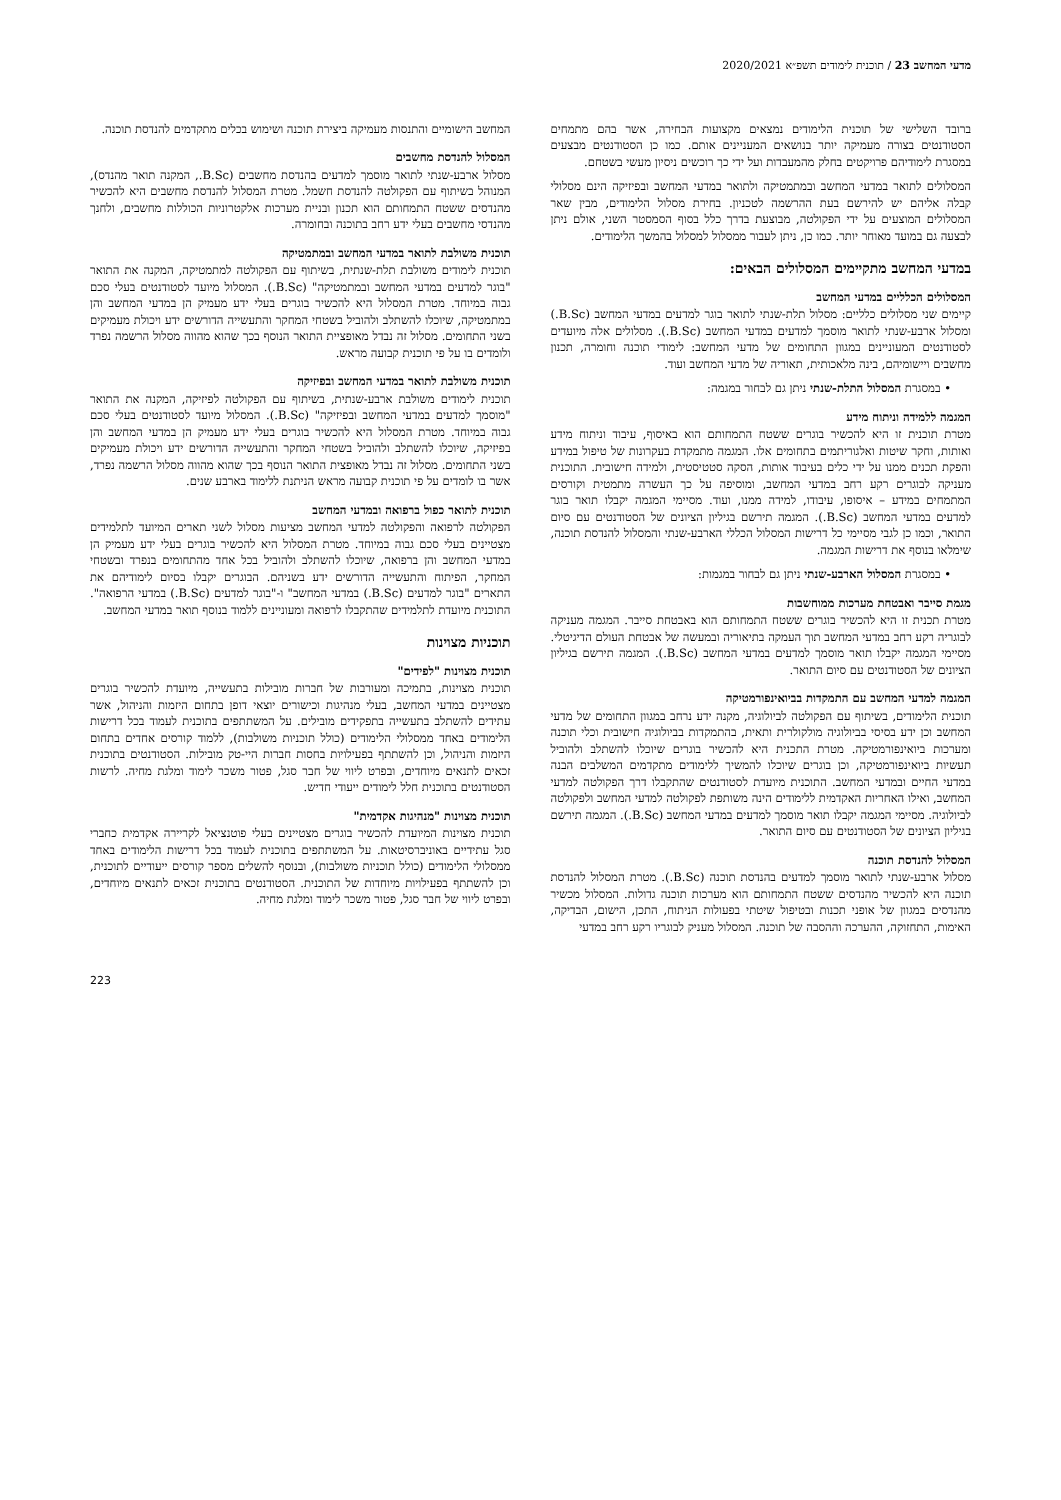מדעי המחשב 23 / תוכנית לימודים תשפ״א 2020/2021
ברובד השלישי של תוכנית הלימודים נמצאים מקצועות הבחירה, אשר בהם מתמחים הסטודנטים בצורה מעמיקה יותר בנושאים המעניינים אותם. כמו כן הסטודנטים מבצעים במסגרת לימודיהם פרויקטים בחלק מהמעבדות ועל ידי כך רוכשים ניסיון מעשי בשטחם.
המסלולים לתואר במדעי המחשב ובמתמטיקה ולתואר במדעי המחשב ובפיזיקה הינם מסלולי קבלה אליהם יש להירשם בעת ההרשמה לטכניון. בחירת מסלול הלימודים, מבין שאר המסלולים המוצעים על ידי הפקולטה, מבוצעת בדרך כלל בסוף הסמסטר השני, אולם ניתן לבצעה גם במועד מאוחר יותר. כמו כן, ניתן לעבור ממסלול למסלול בהמשך הלימודים.
במדעי המחשב מתקיימים המסלולים הבאים:
המסלולים הכלליים במדעי המחשב
קיימים שני מסלולים כלליים: מסלול תלת-שנתי לתואר בוגר למדעים במדעי המחשב (B.Sc.) ומסלול ארבע-שנתי לתואר מוסמך למדעים במדעי המחשב (B.Sc.). מסלולים אלה מיועדים לסטודנטים המעוניינים במגוון התחומים של מדעי המחשב: לימודי תוכנה וחומרה, תכנון מחשבים ויישומיהם, בינה מלאכותית, תאוריה של מדעי המחשב ועוד.
• במסגרת המסלול התלת-שנתי ניתן גם לבחור במגמה:
המגמה ללמידה וניתוח מידע
מטרת תוכנית זו היא להכשיר בוגרים ששטח התמחותם הוא באיסוף, עיבוד וניתוח מידע ואותות, וחקר שיטות ואלגוריתמים בתחומים אלו. המגמה מתמקדת בעקרונות של טיפול במידע והפקת תכנים ממנו על ידי כלים בעיבוד אותות, הסקה סטטיסטית, ולמידה חישובית. התוכנית מעניקה לבוגרים רקע רחב במדעי המחשב, ומוסיפה על כך העשרה מתמטית וקורסים המתמחים במידע – איסופו, עיבודו, למידה ממנו, ועוד. מסיימי המגמה יקבלו תואר בוגר למדעים במדעי המחשב (B.Sc.). המגמה תירשם בגיליון הציונים של הסטודנטים עם סיום התואר, וכמו כן לגבי מסיימי כל דרישות המסלול הכללי הארבע-שנתי והמסלול להנדסת תוכנה, שימלאו בנוסף את דרישות המגמה.
• במסגרת המסלול הארבע-שנתי ניתן גם לבחור במגמות:
מגמת סייבר ואבטחת מערכות ממוחשבות
מטרת תכנית זו היא להכשיר בוגרים ששטח התמחותם הוא באבטחת סייבר. המגמה מעניקה לבוגריה רקע רחב במדעי המחשב תוך העמקה בתיאוריה ובמעשה של אבטחת העולם הדיגיטלי. מסיימי המגמה יקבלו תואר מוסמך למדעים במדעי המחשב (B.Sc.). המגמה תירשם בגיליון הציונים של הסטודנטים עם סיום התואר.
המגמה למדעי המחשב עם התמקדות בביואינפורמטיקה
תוכנית הלימודים, בשיתוף עם הפקולטה לביולוגיה, מקנה ידע נרחב במגוון התחומים של מדעי המחשב וכן ידע בסיסי בביולוגיה מולקולרית ותאית, בהתמקדות בביולוגיה חישובית וכלי תוכנה ומערכות ביואינפורמטיקה. מטרת התכנית היא להכשיר בוגרים שיוכלו להשתלב ולהוביל תעשיות ביואינפורמטיקה, וכן בוגרים שיוכלו להמשיך ללימודים מתקדמים המשלבים הבנה במדעי החיים ובמדעי המחשב. התוכנית מיועדת לסטודנטים שהתקבלו דרך הפקולטה למדעי המחשב, ואילו האחריות האקדמית ללימודים הינה משותפת לפקולטה למדעי המחשב ולפקולטה לביולוגיה. מסיימי המגמה יקבלו תואר מוסמך למדעים במדעי המחשב (B.Sc.). המגמה תירשם בגיליון הציונים של הסטודנטים עם סיום התואר.
המסלול להנדסת תוכנה
מסלול ארבע-שנתי לתואר מוסמך למדעים בהנדסת תוכנה (B.Sc.). מטרת המסלול להנדסת תוכנה היא להכשיר מהנדסים ששטח התמחותם הוא מערכות תוכנה גדולות. המסלול מכשיר מהנדסים במגוון של אופני תכנות ובטיפול שיטתי בפעולות הניתוח, התכן, הישום, הבדיקה, האימות, התחזוקה, ההערכה וההסבה של תוכנה. המסלול מעניק לבוגריו רקע רחב במדעי
המחשב הישומיים והתנסות מעמיקה ביצירת תוכנה ושימוש בכלים מתקדמים להנדסת תוכנה.
המסלול להנדסת מחשבים
מסלול ארבע-שנתי לתואר מוסמך למדעים בהנדסת מחשבים (B.Sc., המקנה תואר מהנדס), המנוהל בשיתוף עם הפקולטה להנדסת חשמל. מטרת המסלול להנדסת מחשבים היא להכשיר מהנדסים ששטח התמחותם הוא תכנון ובניית מערכות אלקטרוניות הכוללות מחשבים, ולחנך מהנדסי מחשבים בעלי ידע רחב בתוכנה ובחומרה.
תוכנית משולבת לתואר במדעי המחשב ובמתמטיקה
תוכנית לימודים משולבת תלת-שנתית, בשיתוף עם הפקולטה למתמטיקה, המקנה את התואר "בוגר למדעים במדעי המחשב ובמתמטיקה" (B.Sc.). המסלול מיועד לסטודנטים בעלי סכם גבוה במיוחד. מטרת המסלול היא להכשיר בוגרים בעלי ידע מעמיק הן במדעי המחשב והן במתמטיקה, שיוכלו להשתלב ולהוביל בשטחי המחקר והתעשייה הדורשים ידע ויכולת מעמיקים בשני התחומים. מסלול זה נבדל מאופציית התואר הנוסף בכך שהוא מהווה מסלול הרשמה נפרד ולומדים בו על פי תוכנית קבועה מראש.
תוכנית משולבת לתואר במדעי המחשב ובפיזיקה
תוכנית לימודים משולבת ארבע-שנתית, בשיתוף עם הפקולטה לפיזיקה, המקנה את התואר "מוסמך למדעים במדעי המחשב ובפיזיקה" (B.Sc.). המסלול מיועד לסטודנטים בעלי סכם גבוה במיוחד. מטרת המסלול היא להכשיר בוגרים בעלי ידע מעמיק הן במדעי המחשב והן בפיזיקה, שיוכלו להשתלב ולהוביל בשטחי המחקר והתעשייה הדורשים ידע ויכולת מעמיקים בשני התחומים. מסלול זה נבדל מאופצית התואר הנוסף בכך שהוא מהווה מסלול הרשמה נפרד, אשר בו לומדים על פי תוכנית קבועה מראש הניתנת ללימוד בארבע שנים.
תוכנית לתואר כפול ברפואה ובמדעי המחשב
הפקולטה לרפואה והפקולטה למדעי המחשב מציעות מסלול לשני תארים המיועד לתלמידים מצטיינים בעלי סכם גבוה במיוחד. מטרת המסלול היא להכשיר בוגרים בעלי ידע מעמיק הן במדעי המחשב והן ברפואה, שיוכלו להשתלב ולהוביל בכל אחד מהתחומים בנפרד ובשטחי המחקר, הפיתוח והתעשייה הדורשים ידע בשניהם. הבוגרים יקבלו בסיום לימודיהם את התארים "בוגר למדעים (B.Sc.) במדעי המחשב" ו-"בוגר למדעים (B.Sc.) במדעי הרפואה". התוכנית מיועדת לתלמידים שהתקבלו לרפואה ומעוניינים ללמוד בנוסף תואר במדעי המחשב.
תוכניות מצוינות
תוכנית מצוינות "לפידים"
תוכנית מצוינות, בתמיכה ומעורבות של חברות מובילות בתעשייה, מיועדת להכשיר בוגרים מצטיינים במדעי המחשב, בעלי מנהיגות וכישורים יוצאי דופן בתחום היזמות והניהול, אשר עתידים להשתלב בתעשייה בתפקידים מובילים. על המשתתפים בתוכנית לעמוד בכל דרישות הלימודים באחד ממסלולי הלימודים (כולל תוכניות משולבות), ללמוד קורסים אחדים בתחום היזמות והניהול, וכן להשתתף בפעילויות בחסות חברות היי-טק מובילות. הסטודנטים בתוכנית זכאים לתנאים מיוחדים, ובפרט ליווי של חבר סגל, פטור משכר לימוד ומלגת מחיה. לרשות הסטודנטים בתוכנית חלל לימודים ייעודי חדיש.
תוכנית מצוינות "מנהיגות אקדמית"
תוכנית מצוינות המיועדת להכשיר בוגרים מצטיינים בעלי פוטנציאל לקריירה אקדמית כחברי סגל עתידיים באוניברסיטאות. על המשתתפים בתוכנית לעמוד בכל דרישות הלימודים באחד ממסלולי הלימודים (כולל תוכניות משולבות), ובנוסף להשלים מספר קורסים ייעודיים לתוכנית, וכן להשתתף בפעילויות מיוחדות של התוכנית. הסטודנטים בתוכנית זכאים לתנאים מיוחדים, ובפרט ליווי של חבר סגל, פטור משכר לימוד ומלגת מחיה.
223